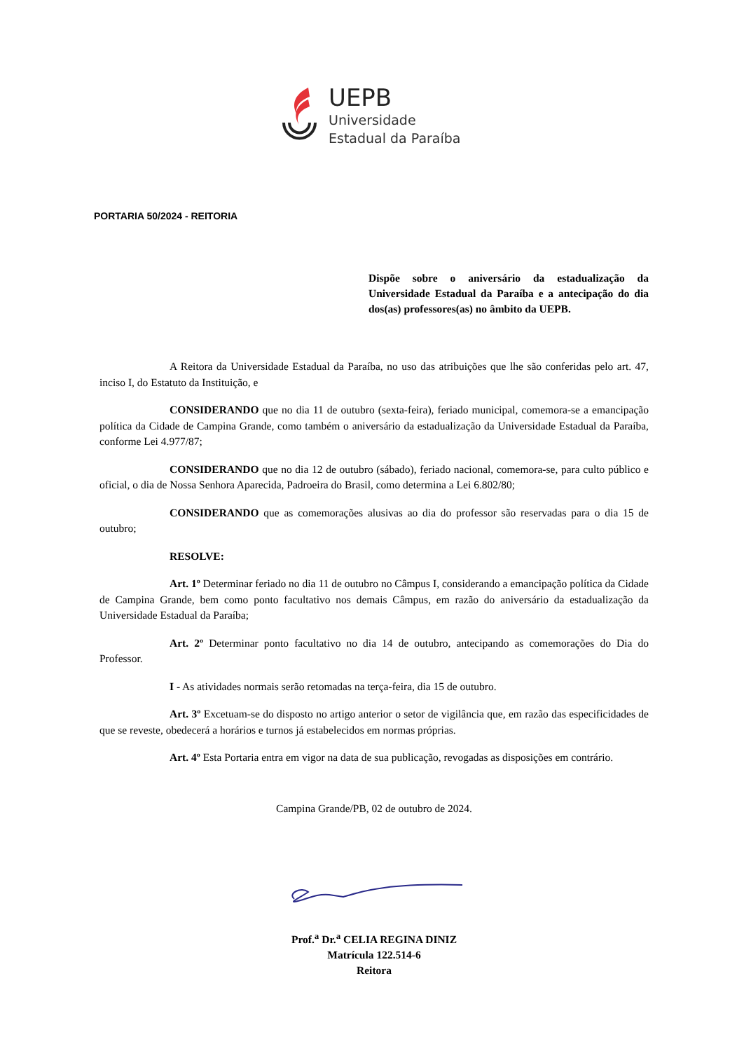UEPB
Universidade
Estadual da Paraíba
PORTARIA 50/2024 - REITORIA
Dispõe sobre o aniversário da estadualização da Universidade Estadual da Paraíba e a antecipação do dia dos(as) professores(as) no âmbito da UEPB.
A Reitora da Universidade Estadual da Paraíba, no uso das atribuições que lhe são conferidas pelo art. 47, inciso I, do Estatuto da Instituição, e
CONSIDERANDO que no dia 11 de outubro (sexta-feira), feriado municipal, comemora-se a emancipação política da Cidade de Campina Grande, como também o aniversário da estadualização da Universidade Estadual da Paraíba, conforme Lei 4.977/87;
CONSIDERANDO que no dia 12 de outubro (sábado), feriado nacional, comemora-se, para culto público e oficial, o dia de Nossa Senhora Aparecida, Padroeira do Brasil, como determina a Lei 6.802/80;
CONSIDERANDO que as comemorações alusivas ao dia do professor são reservadas para o dia 15 de outubro;
RESOLVE:
Art. 1º Determinar feriado no dia 11 de outubro no Câmpus I, considerando a emancipação política da Cidade de Campina Grande, bem como ponto facultativo nos demais Câmpus, em razão do aniversário da estadualização da Universidade Estadual da Paraíba;
Art. 2º Determinar ponto facultativo no dia 14 de outubro, antecipando as comemorações do Dia do Professor.
I - As atividades normais serão retomadas na terça-feira, dia 15 de outubro.
Art. 3º Excetuam-se do disposto no artigo anterior o setor de vigilância que, em razão das especificidades de que se reveste, obedecerá a horários e turnos já estabelecidos em normas próprias.
Art. 4º Esta Portaria entra em vigor na data de sua publicação, revogadas as disposições em contrário.
Campina Grande/PB, 02 de outubro de 2024.
Prof.<sup>a</sup> Dr.<sup>a</sup> CELIA REGINA DINIZ
Matrícula 122.514-6
Reitora